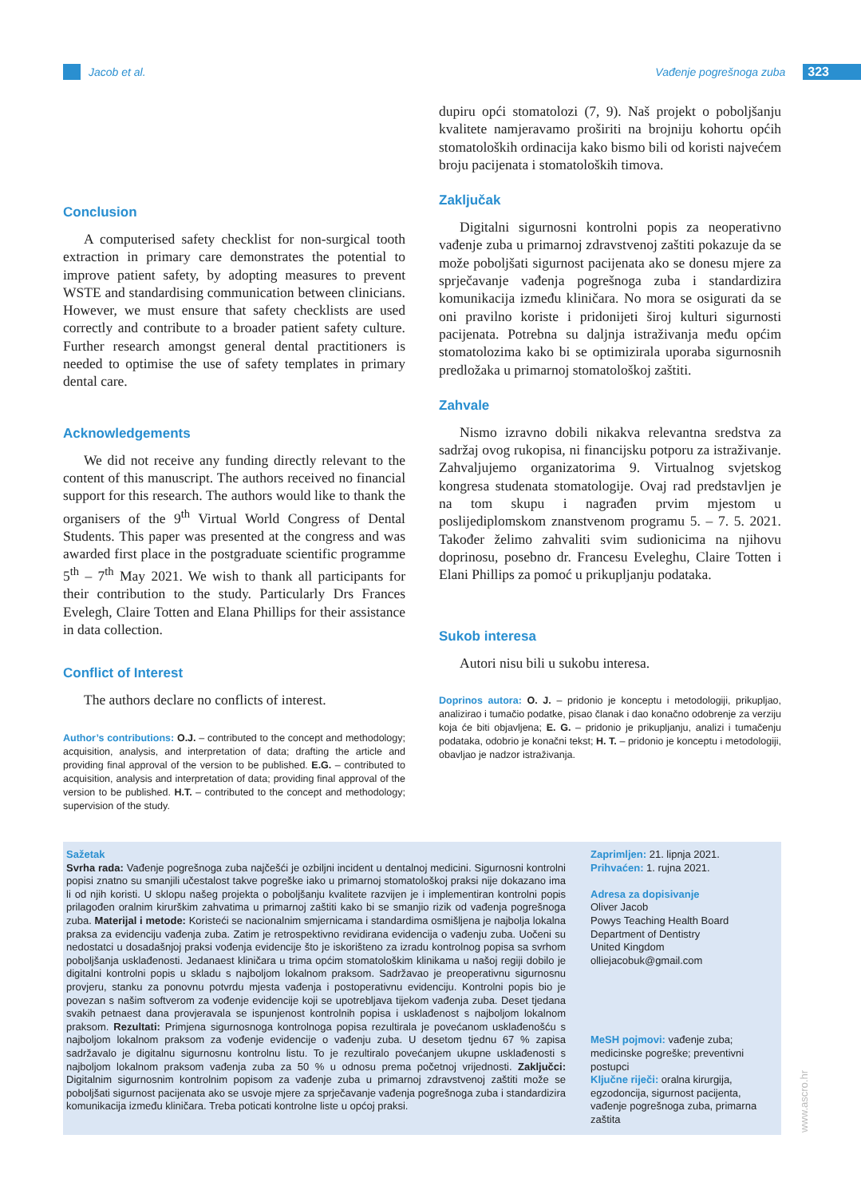Jacob et al. Vađenje pogrešnoga zuba 323
Conclusion
A computerised safety checklist for non-surgical tooth extraction in primary care demonstrates the potential to improve patient safety, by adopting measures to prevent WSTE and standardising communication between clinicians. However, we must ensure that safety checklists are used correctly and contribute to a broader patient safety culture. Further research amongst general dental practitioners is needed to optimise the use of safety templates in primary dental care.
Acknowledgements
We did not receive any funding directly relevant to the content of this manuscript. The authors received no financial support for this research. The authors would like to thank the organisers of the 9<sup>th</sup> Virtual World Congress of Dental Students. This paper was presented at the congress and was awarded first place in the postgraduate scientific programme 5<sup>th</sup> – 7<sup>th</sup> May 2021. We wish to thank all participants for their contribution to the study. Particularly Drs Frances Evelegh, Claire Totten and Elana Phillips for their assistance in data collection.
Conflict of Interest
The authors declare no conflicts of interest.
Author’s contributions: O.J. – contributed to the concept and methodology; acquisition, analysis, and interpretation of data; drafting the article and providing final approval of the version to be published. E.G. – contributed to acquisition, analysis and interpretation of data; providing final approval of the version to be published. H.T. – contributed to the concept and methodology; supervision of the study.
dupiru opći stomatolozi (7, 9). Naš projekt o poboljšanju kvalitete namjeravamo proširiti na brojniju kohortu općih stomatoloških ordinacija kako bismo bili od koristi najvećem broju pacijenata i stomatoloških timova.
Zaključak
Digitalni sigurnosni kontrolni popis za neoperativno vađenje zuba u primarnoj zdravstvenoj zaštiti pokazuje da se može poboljšati sigurnost pacijenata ako se donesu mjere za sprječavanje vađenja pogrešnoga zuba i standardizira komunikacija između kliničara. No mora se osigurati da se oni pravilno koriste i pridonijeti široj kulturi sigurnosti pacijenata. Potrebna su daljnja istraživanja među općim stomatolozima kako bi se optimizirala uporaba sigurnosnih predložaka u primarnoj stomatološkoj zaštiti.
Zahvale
Nismo izravno dobili nikakva relevantna sredstva za sadržaj ovog rukopisa, ni financijsku potporu za istraživanje. Zahvaljujemo organizatorima 9. Virtualnog svjetskog kongresa studenata stomatologije. Ovaj rad predstavljen je na tom skupu i nagrađen prvim mjestom u poslijediplomskom znanstvenom programu 5. – 7. 5. 2021. Također želimo zahvaliti svim sudionicima na njihovu doprinosu, posebno dr. Francesu Eveleghu, Claire Totten i Elani Phillips za pomoć u prikupljanju podataka.
Sukob interesa
Autori nisu bili u sukobu interesa.
Doprinos autora: O. J. – pridonio je konceptu i metodologiji, prikupljao, analizirao i tumačio podatke, pisao članak i dao konačno odobrenje za verziju koja će biti objavljena; E. G. – pridonio je prikupljanju, analizi i tumačenju podataka, odobrio je konačni tekst; H. T. – pridonio je konceptu i metodologiji, obavljao je nadzor istraživanja.
Sažetak
Svrha rada: Vađenje pogrešnoga zuba najčešći je ozbiljni incident u dentalnoj medicini. Sigurnosni kontrolni popisi znatno su smanjili učestalost takve pogreške iako u primarnoj stomatološkoj praksi nije dokazano ima li od njih koristi. U sklopu našeg projekta o poboljšanju kvalitete razvijen je i implementiran kontrolni popis prilagođen oralnim kirurškim zahvatima u primarnoj zaštiti kako bi se smanjio rizik od vađenja pogrešnoga zuba. Materijal i metode: Koristeći se nacionalnim smjernicama i standardima osmišljena je najbolja lokalna praksa za evidenciju vađenja zuba. Zatim je retrospektivno revidirana evidencija o vađenju zuba. Uočeni su nedostatci u dosadašnjoj praksi vođenja evidencije što je iskorišteno za izradu kontrolnog popisa sa svrhom poboljšanja usklađenosti. Jedanaest kliničara u trima općim stomatološkim klinikama u našoj regiji dobilo je digitalni kontrolni popis u skladu s najboljom lokalnom praksom. Sadržavao je preoperativnu sigurnosnu provjeru, stanku za ponovnu potvrdu mjesta vađenja i postoperativnu evidenciju. Kontrolni popis bio je povezan s našim softverom za vođenje evidencije koji se upotrebljava tijekom vađenja zuba. Deset tjedana svakih petnaest dana provjeravala se ispunjenost kontrolnih popisa i usklađenost s najboljom lokalnom praksom. Rezultati: Primjena sigurnosnoga kontrolnoga popisa rezultirala je povećanom usklađenošću s najboljom lokalnom praksom za vođenje evidencije o vađenju zuba. U desetom tjednu 67 % zapisa sadržavalo je digitalnu sigurnosnu kontrolnu listu. To je rezultiralo povećanjem ukupne usklađenosti s najboljom lokalnom praksom vađenja zuba za 50 % u odnosu prema početnoj vrijednosti. Zaključci: Digitalnim sigurnosnim kontrolnim popisom za vađenje zuba u primarnoj zdravstvenoj zaštiti može se poboljšati sigurnost pacijenata ako se usvoje mjere za sprječavanje vađenja pogrešnoga zuba i standardizira komunikacija između kliničara. Treba poticati kontrolne liste u općoj praksi.
Zaprimljen: 21. lipnja 2021.
Prihvaćen: 1. rujna 2021.
Adresa za dopisivanje
Oliver Jacob
Powys Teaching Health Board
Department of Dentistry
United Kingdom
olliejacobuk@gmail.com
MeSH pojmovi: vađenje zuba;
medicinske pogreške; preventivni
postupci
Ključne riječi: oralna kirurgija,
egzodoncija, sigurnost pacijenta,
vađenje pogrešnoga zuba, primarna
zaštita
www.ascro.hr